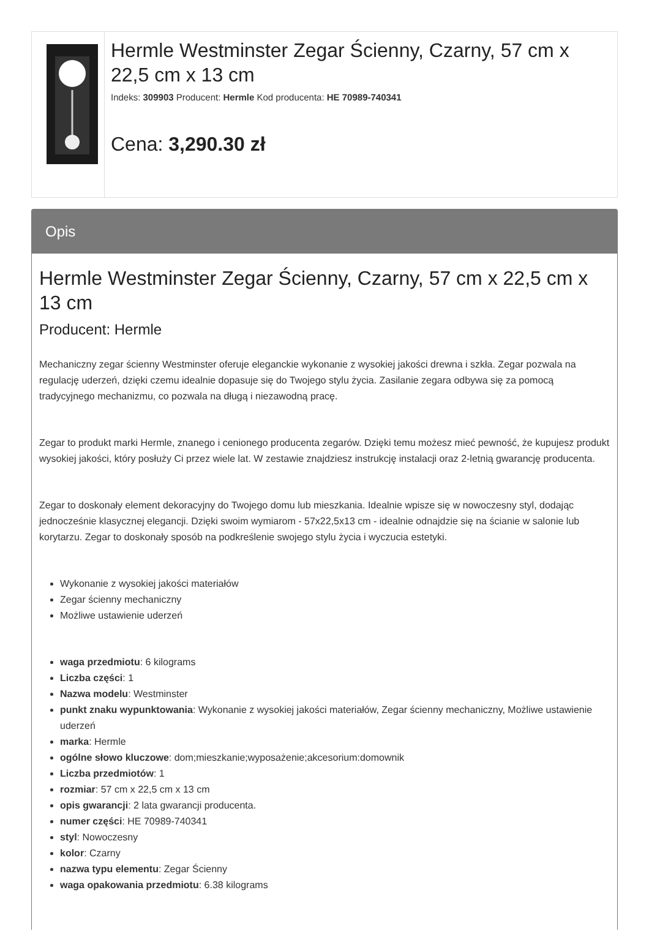Hermle Westminster Zegar Ścienny, Czarny, 57 cm x 22,5 cm x 13 cm
Indeks: 309903 Producent: Hermle Kod producenta: HE 70989-740341
Cena: 3,290.30 zł
Opis
Hermle Westminster Zegar Ścienny, Czarny, 57 cm x 22,5 cm x 13 cm
Producent: Hermle
Mechaniczny zegar ścienny Westminster oferuje eleganckie wykonanie z wysokiej jakości drewna i szkła. Zegar pozwala na regulację uderzeń, dzięki czemu idealnie dopasuje się do Twojego stylu życia. Zasilanie zegara odbywa się za pomocą tradycyjnego mechanizmu, co pozwala na długą i niezawodną pracę.
Zegar to produkt marki Hermle, znanego i cenionego producenta zegarów. Dzięki temu możesz mieć pewność, że kupujesz produkt wysokiej jakości, który posłuży Ci przez wiele lat. W zestawie znajdziesz instrukcję instalacji oraz 2-letnią gwarancję producenta.
Zegar to doskonały element dekoracyjny do Twojego domu lub mieszkania. Idealnie wpisze się w nowoczesny styl, dodając jednocześnie klasycznej elegancji. Dzięki swoim wymiarom - 57x22,5x13 cm - idealnie odnajdzie się na ścianie w salonie lub korytarzu. Zegar to doskonały sposób na podkreślenie swojego stylu życia i wyczucia estetyki.
Wykonanie z wysokiej jakości materiałów
Zegar ścienny mechaniczny
Możliwe ustawienie uderzeń
waga przedmiotu: 6 kilograms
Liczba części: 1
Nazwa modelu: Westminster
punkt znaku wypunktowania: Wykonanie z wysokiej jakości materiałów, Zegar ścienny mechaniczny, Możliwe ustawienie uderzeń
marka: Hermle
ogólne słowo kluczowe: dom;mieszkanie;wyposażenie;akcesorium:domownik
Liczba przedmiotów: 1
rozmiar: 57 cm x 22,5 cm x 13 cm
opis gwarancji: 2 lata gwarancji producenta.
numer części: HE 70989-740341
styl: Nowoczesny
kolor: Czarny
nazwa typu elementu: Zegar Ścienny
waga opakowania przedmiotu: 6.38 kilograms